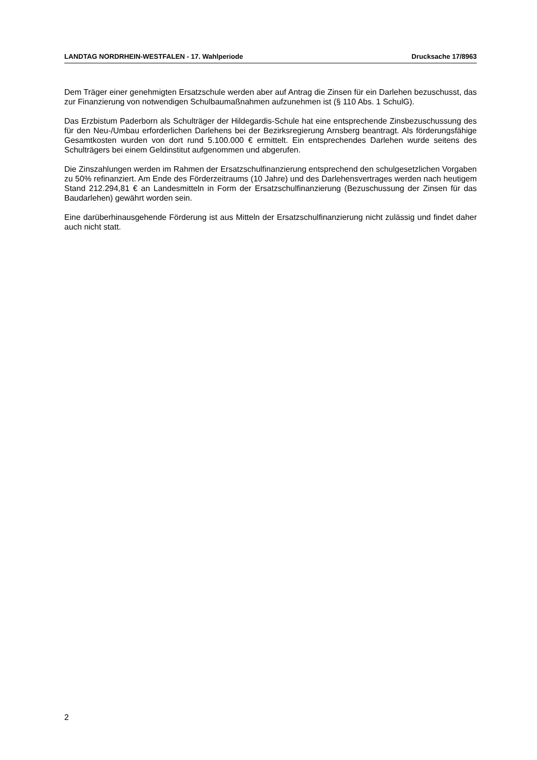LANDTAG NORDRHEIN-WESTFALEN - 17. Wahlperiode Drucksache 17/8963
Dem Träger einer genehmigten Ersatzschule werden aber auf Antrag die Zinsen für ein Darlehen bezuschusst, das zur Finanzierung von notwendigen Schulbaumaßnahmen aufzunehmen ist (§ 110 Abs. 1 SchulG).
Das Erzbistum Paderborn als Schulträger der Hildegardis-Schule hat eine entsprechende Zinsbezuschussung des für den Neu-/Umbau erforderlichen Darlehens bei der Bezirksregierung Arnsberg beantragt. Als förderungsfähige Gesamtkosten wurden von dort rund 5.100.000 € ermittelt. Ein entsprechendes Darlehen wurde seitens des Schulträgers bei einem Geldinstitut aufgenommen und abgerufen.
Die Zinszahlungen werden im Rahmen der Ersatzschulfinanzierung entsprechend den schulgesetzlichen Vorgaben zu 50% refinanziert. Am Ende des Förderzeitraums (10 Jahre) und des Darlehensvertrages werden nach heutigem Stand 212.294,81 € an Landesmitteln in Form der Ersatzschulfinanzierung (Bezuschussung der Zinsen für das Baudarlehen) gewährt worden sein.
Eine darüberhinausgehende Förderung ist aus Mitteln der Ersatzschulfinanzierung nicht zulässig und findet daher auch nicht statt.
2